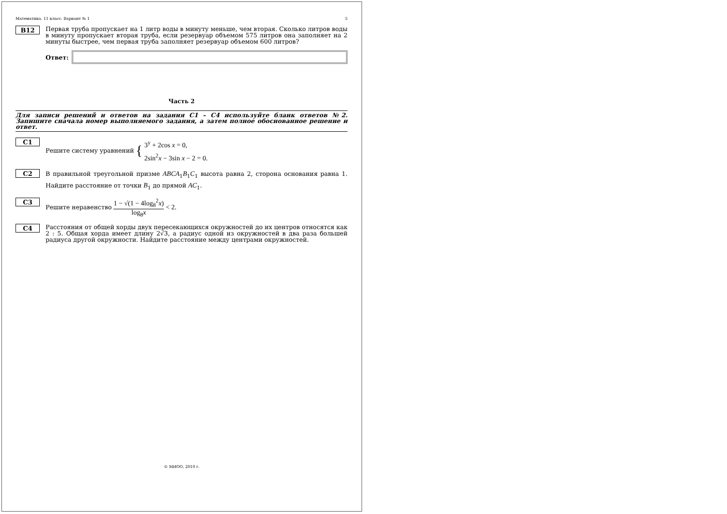Математика. 11 класс. Вариант № 1 5
B12
Первая труба пропускает на 1 литр воды в минуту меньше, чем вторая. Сколько литров воды в минуту пропускает вторая труба, если резервуар объемом 575 литров она заполняет на 2 минуты быстрее, чем первая труба заполняет резервуар объемом 600 литров?
Ответ:
Часть 2
Для записи решений и ответов на задания С1 – С4 используйте бланк ответов №2. Запишите сначала номер выполняемого задания, а затем полное обоснованное решение и ответ.
C1
Решите систему уравнений { 3<sup>y</sup> + 2cos x = 0,
2sin<sup>2</sup>x − 3sin x − 2 = 0.
C2
В правильной треугольной призме ABCA<sub>1</sub>B<sub>1</sub>C<sub>1</sub> высота равна 2, сторона основания равна 1. Найдите расстояние от точки B<sub>1</sub> до прямой AC<sub>1</sub>.
C3
Решите неравенство 1 − √(1 − 4log<sub>8</sub><sup>2</sup>x) log<sub>8</sub>x < 2.
C4
Расстояния от общей хорды двух пересекающихся окружностей до их центров относятся как 2 : 5. Общая хорда имеет длину 2√3, а радиус одной из окружностей в два раза большей радиуса другой окружности. Найдите расстояние между центрами окружностей.
© МИОО, 2010 г.